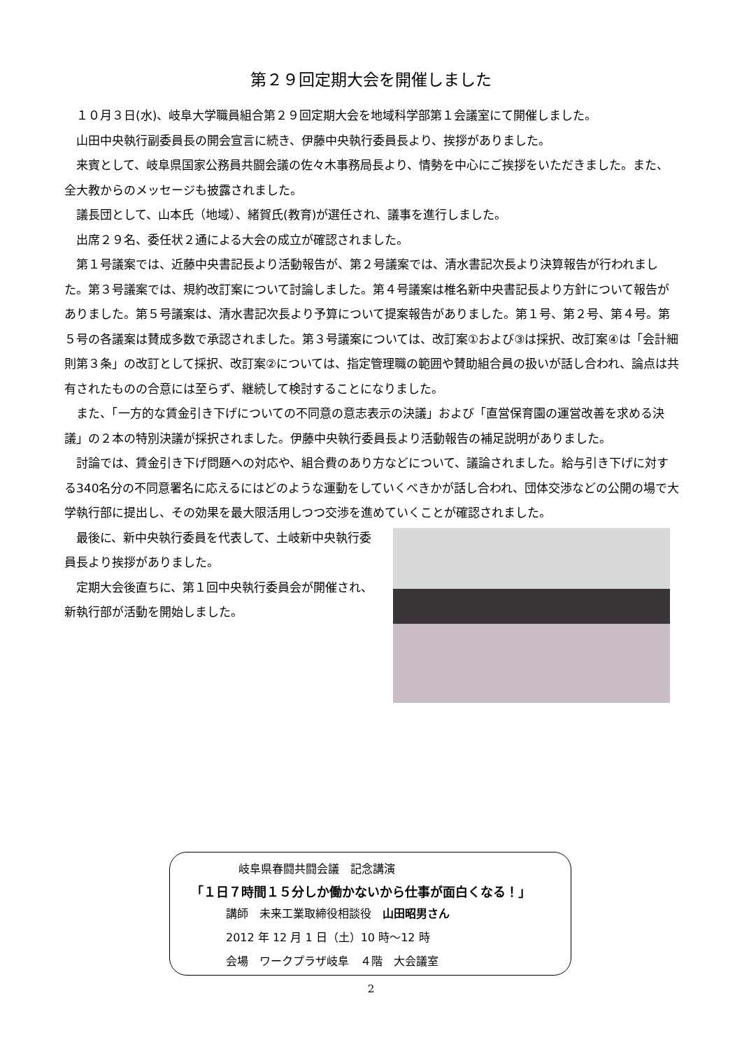第２９回定期大会を開催しました
１０月３日(水)、岐阜大学職員組合第２９回定期大会を地域科学部第１会議室にて開催しました。
山田中央執行副委員長の開会宣言に続き、伊藤中央執行委員長より、挨拶がありました。
来賓として、岐阜県国家公務員共闘会議の佐々木事務局長より、情勢を中心にご挨拶をいただきました。また、全大教からのメッセージも披露されました。
議長団として、山本氏（地域）、緒賀氏(教育)が選任され、議事を進行しました。
出席２９名、委任状２通による大会の成立が確認されました。
第１号議案では、近藤中央書記長より活動報告が、第２号議案では、清水書記次長より決算報告が行われました。第３号議案では、規約改訂案について討論しました。第４号議案は椎名新中央書記長より方針について報告がありました。第５号議案は、清水書記次長より予算について提案報告がありました。第１号、第２号、第４号。第５号の各議案は賛成多数で承認されました。第３号議案については、改訂案①および③は採択、改訂案④は「会計細則第３条」の改訂として採択、改訂案②については、指定管理職の範囲や賛助組合員の扱いが話し合われ、論点は共有されたものの合意には至らず、継続して検討することになりました。
また、「一方的な賃金引き下げについての不同意の意志表示の決議」および「直営保育園の運営改善を求める決議」の２本の特別決議が採択されました。伊藤中央執行委員長より活動報告の補足説明がありました。
討論では、賃金引き下げ問題への対応や、組合費のあり方などについて、議論されました。給与引き下げに対する340名分の不同意署名に応えるにはどのような運動をしていくべきかが話し合われ、団体交渉などの公開の場で大学執行部に提出し、その効果を最大限活用しつつ交渉を進めていくことが確認されました。
最後に、新中央執行委員を代表して、土岐新中央執行委員長より挨拶がありました。
定期大会後直ちに、第１回中央執行委員会が開催され、新執行部が活動を開始しました。
岐阜県春闘共闘会議　記念講演
「１日７時間１５分しか働かないから仕事が面白くなる！」
講師　未来工業取締役相談役　山田昭男さん
2012 年 12 月 1 日（土）10 時～12 時
会場　ワークプラザ岐阜　４階　大会議室
2